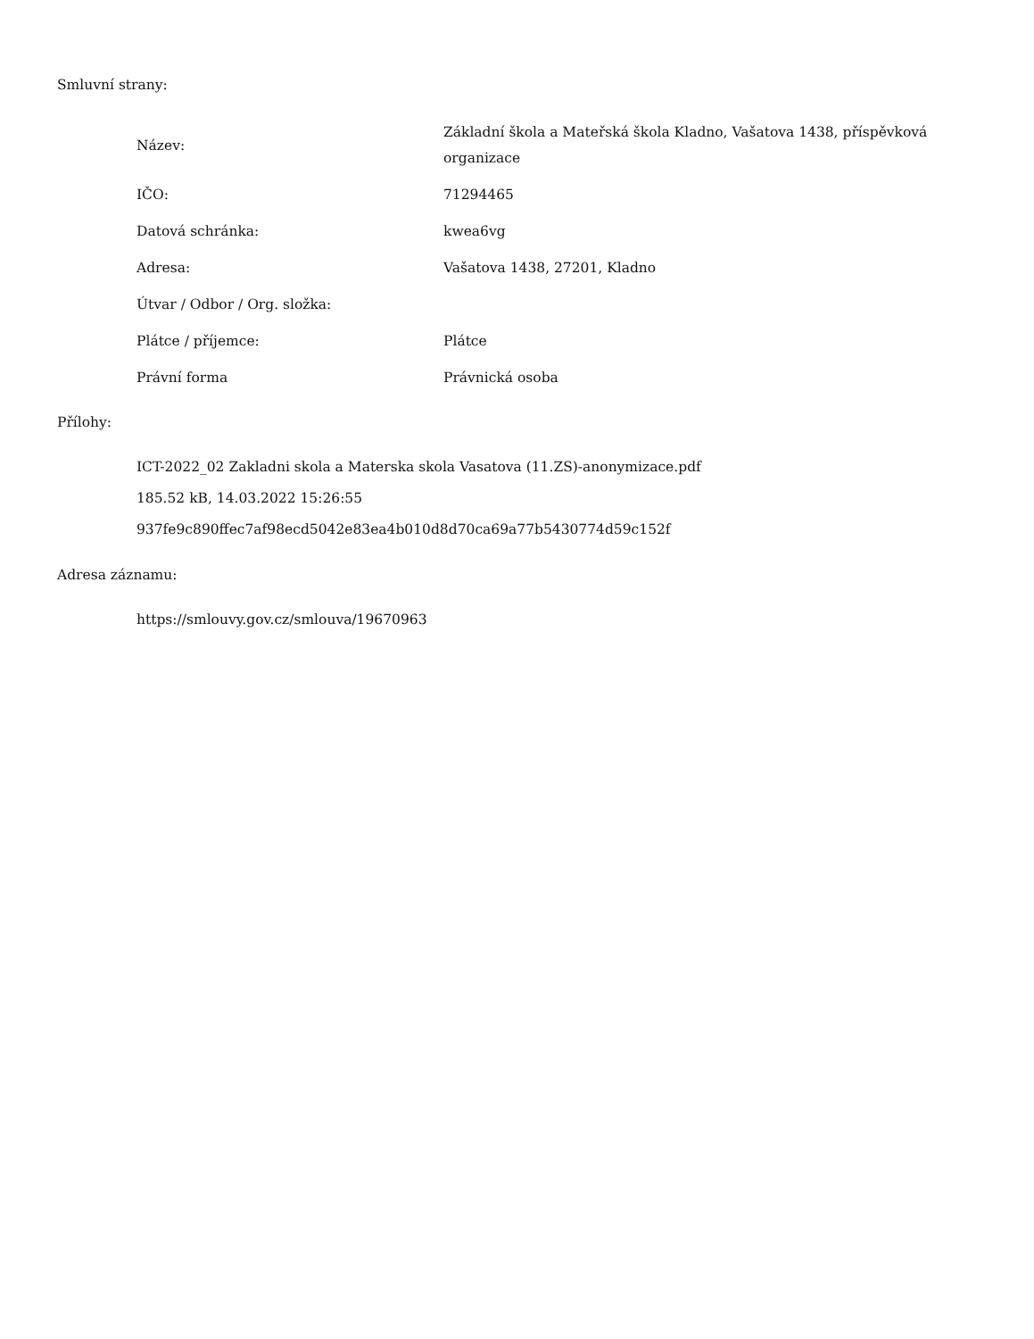Smluvní strany:
| Název: | Základní škola a Mateřská škola Kladno, Vašatova 1438, příspěvková organizace |
| IČO: | 71294465 |
| Datová schránka: | kwea6vg |
| Adresa: | Vašatova 1438, 27201, Kladno |
| Útvar / Odbor / Org. složka: | |
| Plátce / příjemce: | Plátce |
| Právní forma | Právnická osoba |
Přílohy:
ICT-2022_02 Zakladni skola a Materska skola Vasatova (11.ZS)-anonymizace.pdf
185.52 kB, 14.03.2022 15:26:55
937fe9c890ffec7af98ecd5042e83ea4b010d8d70ca69a77b5430774d59c152f
Adresa záznamu:
https://smlouvy.gov.cz/smlouva/19670963